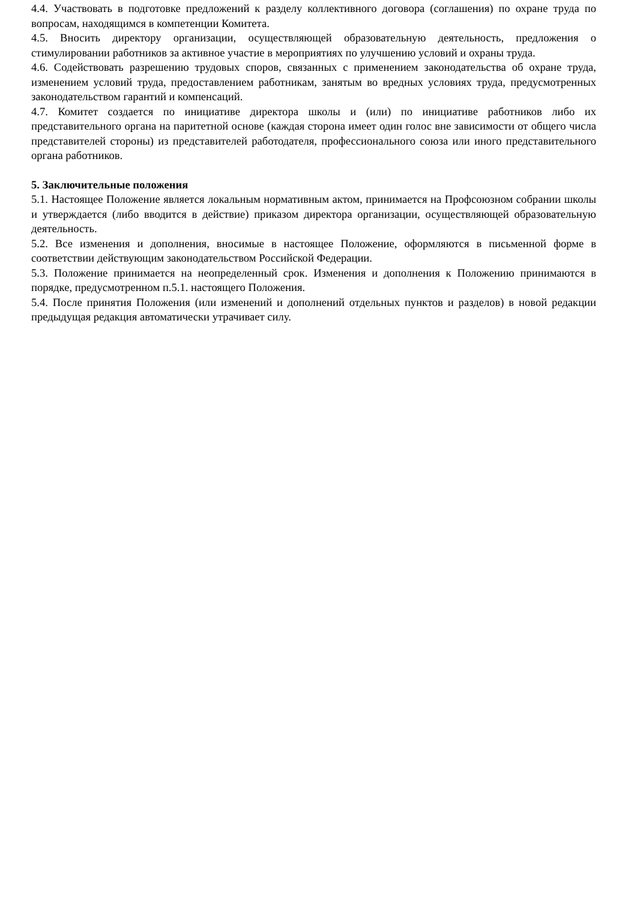4.4. Участвовать в подготовке предложений к разделу коллективного договора (соглашения) по охране труда по вопросам, находящимся в компетенции Комитета.
4.5. Вносить директору организации, осуществляющей образовательную деятельность, предложения о стимулировании работников за активное участие в мероприятиях по улучшению условий и охраны труда.
4.6. Содействовать разрешению трудовых споров, связанных с применением законодательства об охране труда, изменением условий труда, предоставлением работникам, занятым во вредных условиях труда, предусмотренных законодательством гарантий и компенсаций.
4.7. Комитет создается по инициативе директора школы и (или) по инициативе работников либо их представительного органа на паритетной основе (каждая сторона имеет один голос вне зависимости от общего числа представителей стороны) из представителей работодателя, профессионального союза или иного представительного органа работников.
5. Заключительные положения
5.1. Настоящее Положение является локальным нормативным актом, принимается на Профсоюзном собрании школы и утверждается (либо вводится в действие) приказом директора организации, осуществляющей образовательную деятельность.
5.2. Все изменения и дополнения, вносимые в настоящее Положение, оформляются в письменной форме в соответствии действующим законодательством Российской Федерации.
5.3. Положение принимается на неопределенный срок. Изменения и дополнения к Положению принимаются в порядке, предусмотренном п.5.1. настоящего Положения.
5.4. После принятия Положения (или изменений и дополнений отдельных пунктов и разделов) в новой редакции предыдущая редакция автоматически утрачивает силу.